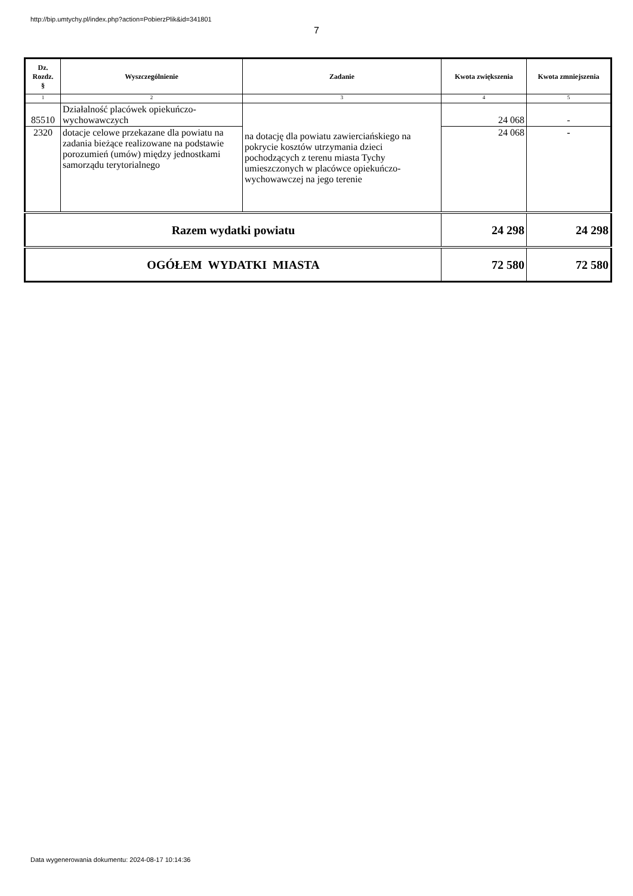http://bip.umtychy.pl/index.php?action=PobierzPlik&id=341801
7
| Dz. Rozdz. § | Wyszczególnienie | Zadanie | Kwota zwiększenia | Kwota zmniejszenia |
| --- | --- | --- | --- | --- |
| 1 | 2 | 3 | 4 | 5 |
| 85510 | Działalność placówek opiekuńczo-wychowawczych | na dotację dla powiatu zawierciańskiego na pokrycie kosztów utrzymania dzieci pochodzących z terenu miasta Tychy umieszczonych w placówce opiekuńczo-wychowawczej na jego terenie | 24 068 | - |
| 2320 | dotacje celowe przekazane dla powiatu na zadania bieżące realizowane na podstawie porozumień (umów) między jednostkami samorządu terytorialnego | | 24 068 | - |
| Razem wydatki powiatu | | | 24 298 | 24 298 |
| OGÓŁEM WYDATKI MIASTA | | | 72 580 | 72 580 |
Data wygenerowania dokumentu: 2024-08-17 10:14:36